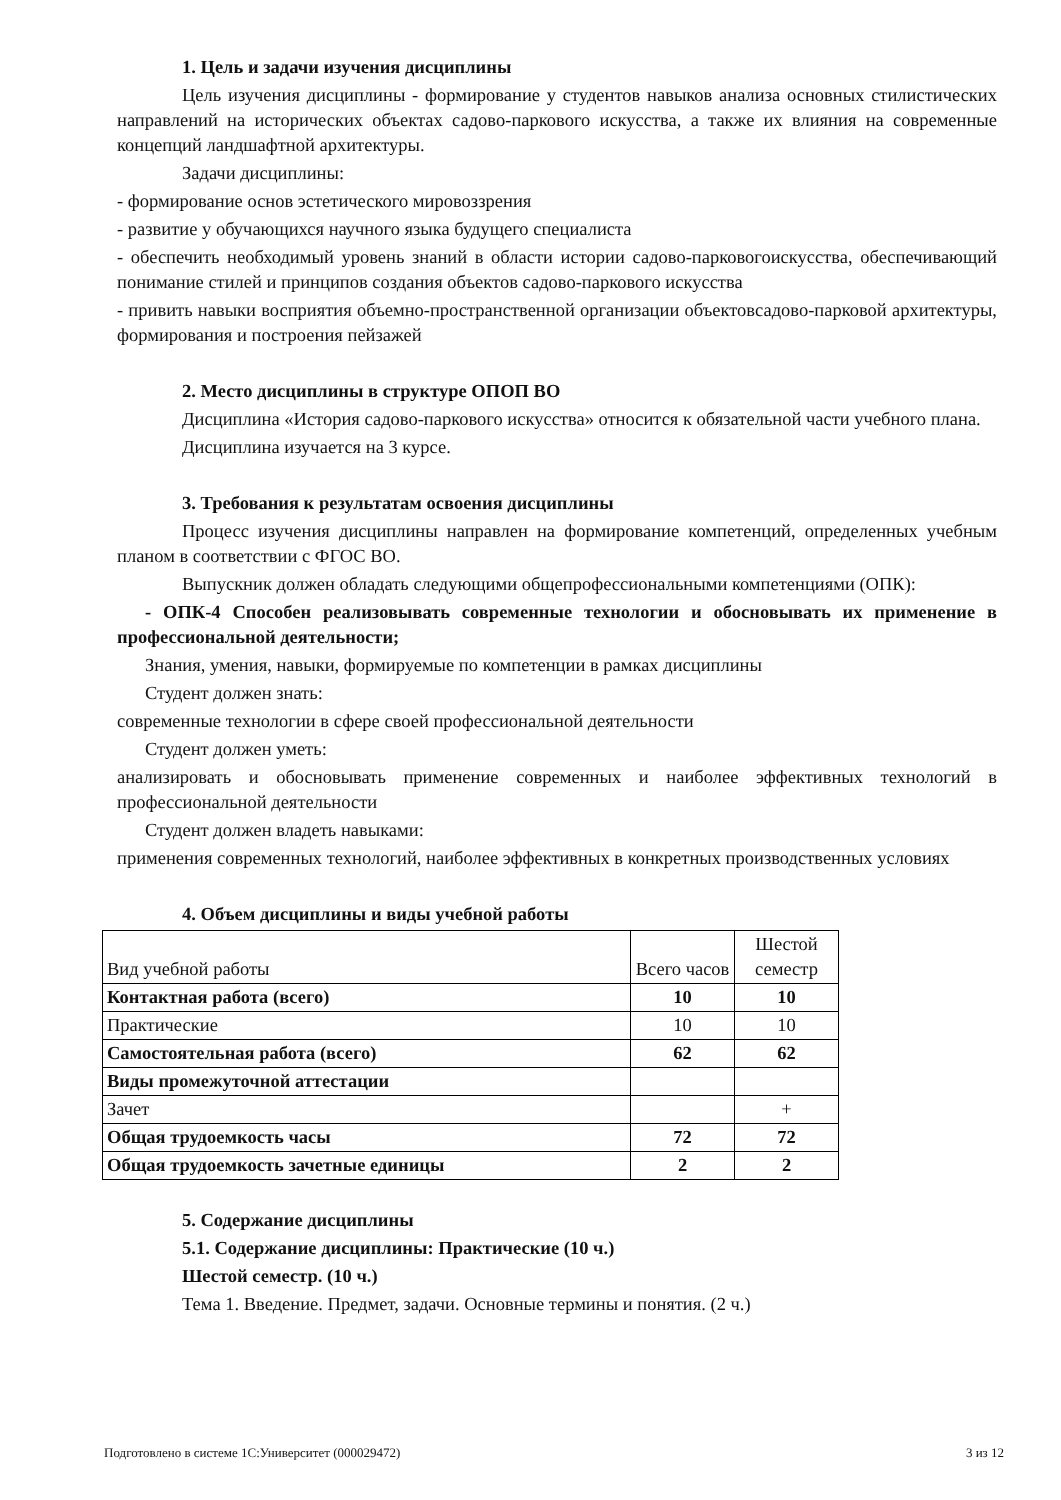1. Цель и задачи изучения дисциплины
Цель изучения дисциплины - формирование у студентов навыков анализа основных стилистических направлений на исторических объектах садово-паркового искусства, а также их влияния на современные концепций ландшафтной архитектуры.
Задачи дисциплины:
- формирование основ эстетического мировоззрения
- развитие у обучающихся научного языка будущего специалиста
- обеспечить необходимый уровень знаний в области истории садово-парковогоискусства, обеспечивающий понимание стилей и принципов создания объектов садово-паркового искусства
- привить навыки восприятия объемно-пространственной организации объектовсадово-парковой архитектуры, формирования и построения пейзажей
2. Место дисциплины в структуре ОПОП ВО
Дисциплина «История садово-паркового искусства» относится к обязательной части учебного плана.
Дисциплина изучается на 3 курсе.
3. Требования к результатам освоения дисциплины
Процесс изучения дисциплины направлен на формирование компетенций, определенных учебным планом в соответствии с ФГОС ВО.
Выпускник должен обладать следующими общепрофессиональными компетенциями (ОПК):
- ОПК-4 Способен реализовывать современные технологии и обосновывать их применение в профессиональной деятельности;
Знания, умения, навыки, формируемые по компетенции в рамках дисциплины
Студент должен знать:
современные технологии в сфере своей профессиональной деятельности
Студент должен уметь:
анализировать и обосновывать применение современных и наиболее эффективных технологий в профессиональной деятельности
Студент должен владеть навыками:
применения современных технологий, наиболее эффективных в конкретных производственных условиях
4. Объем дисциплины и виды учебной работы
| Вид учебной работы | Всего часов | Шестой семестр |
| Контактная работа (всего) | 10 | 10 |
| Практические | 10 | 10 |
| Самостоятельная работа (всего) | 62 | 62 |
| Виды промежуточной аттестации | | |
| Зачет | | + |
| Общая трудоемкость часы | 72 | 72 |
| Общая трудоемкость зачетные единицы | 2 | 2 |
5. Содержание дисциплины
5.1. Содержание дисциплины: Практические (10 ч.)
Шестой семестр. (10 ч.)
Тема 1. Введение. Предмет, задачи. Основные термины и понятия. (2 ч.)
Подготовлено в системе 1С:Университет (000029472) 3 из 12